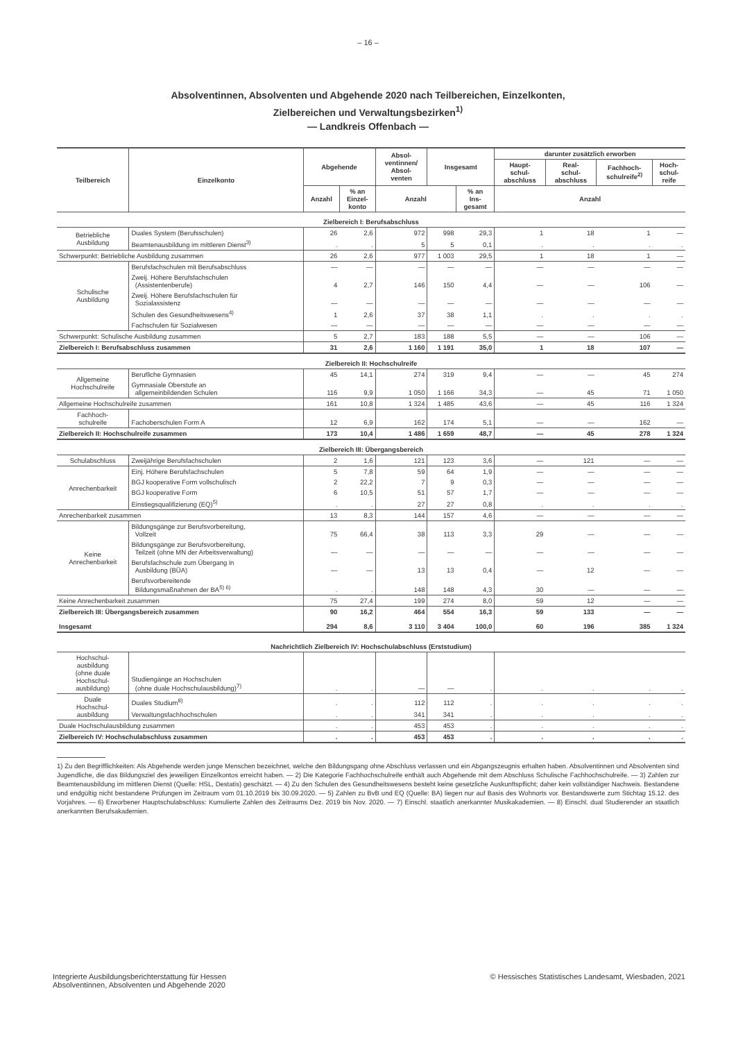– 16 –
Absolventinnen, Absolventen und Abgehende 2020 nach Teilbereichen, Einzelkonten,
Zielbereichen und Verwaltungsbezirken<sup>1)</sup>
— Landkreis Offenbach —
| Teilbereich | Einzelkonto | Abgehende | | Absol- ventinnen/ Absol- venten | Insgesamt | | darunter zusätzlich erworben | | | |
| --- | --- | --- | --- | --- | --- | --- | --- | --- | --- | --- |
| | | | | | | | Haupt- schul- abschluss | Real- schul- abschluss | Fachhoch- schulreife<sup>2)</sup> | Hoch- schul- reife |
| | | Anzahl | % an Einzel- konto | Anzahl | | % an Ins- gesamt | Anzahl | | | |
| Zielbereich I: Berufsabschluss | | | | | | | | | | |
| Betriebliche Ausbildung | Duales System (Berufsschulen) | 26 | 2,6 | 972 | 998 | 29,3 | 1 | 18 | 1 | — |
| | Beamtenausbildung im mittleren Dienst<sup>3)</sup> | . | . | 5 | 5 | 0,1 | . | . | . | . |
| Schwerpunkt: Betriebliche Ausbildung zusammen | | 26 | 2,6 | 977 | 1 003 | 29,5 | 1 | 18 | 1 | — |
| Schulische Ausbildung | Berufsfachschulen mit Berufsabschluss | — | — | — | — | — | — | — | — | — |
| | Zweij. Höhere Berufsfachschulen (Assistentenberufe) | 4 | 2,7 | 146 | 150 | 4,4 | — | — | 106 | — |
| | Zweij. Höhere Berufsfachschulen für Sozialassistenz | — | — | — | — | — | — | — | — | — |
| | Schulen des Gesundheitswesens<sup>4)</sup> | 1 | 2,6 | 37 | 38 | 1,1 | . | . | . | . |
| | Fachschulen für Sozialwesen | — | — | — | — | — | — | — | — | — |
| Schwerpunkt: Schulische Ausbildung zusammen | | 5 | 2,7 | 183 | 188 | 5,5 | — | — | 106 | — |
| Zielbereich I: Berufsabschluss zusammen | | 31 | 2,6 | 1 160 | 1 191 | 35,0 | 1 | 18 | 107 | — |
| Zielbereich II: Hochschulreife | | | | | | | | | | |
| Allgemeine Hochschulreife | Berufliche Gymnasien | 45 | 14,1 | 274 | 319 | 9,4 | — | — | 45 | 274 |
| | Gymnasiale Oberstufe an allgemeinbildenden Schulen | 116 | 9,9 | 1 050 | 1 166 | 34,3 | — | 45 | 71 | 1 050 |
| Allgemeine Hochschulreife zusammen | | 161 | 10,8 | 1 324 | 1 485 | 43,6 | — | 45 | 116 | 1 324 |
| Fachhoch- schulreife | Fachoberschulen Form A | 12 | 6,9 | 162 | 174 | 5,1 | — | — | 162 | — |
| Zielbereich II: Hochschulreife zusammen | | 173 | 10,4 | 1 486 | 1 659 | 48,7 | — | 45 | 278 | 1 324 |
| Zielbereich III: Übergangsbereich | | | | | | | | | | |
| Schulabschluss | Zweijährige Berufsfachschulen | 2 | 1,6 | 121 | 123 | 3,6 | — | 121 | — | — |
| Anrechenbarkeit | Einj. Höhere Berufsfachschulen | 5 | 7,8 | 59 | 64 | 1,9 | — | — | — | — |
| | BGJ kooperative Form vollschulisch | 2 | 22,2 | 7 | 9 | 0,3 | — | — | — | — |
| | BGJ kooperative Form | 6 | 10,5 | 51 | 57 | 1,7 | — | — | — | — |
| | Einstiegsqualifizierung (EQ)<sup>5)</sup> | . | . | 27 | 27 | 0,8 | . | . | . | . |
| Anrechenbarkeit zusammen | | 13 | 8,3 | 144 | 157 | 4,6 | — | — | — | — |
| Keine Anrechenbarkeit | Bildungsgänge zur Berufsvorbereitung, Vollzeit | 75 | 66,4 | 38 | 113 | 3,3 | 29 | — | — | — |
| | Bildungsgänge zur Berufsvorbereitung, Teilzeit (ohne MN der Arbeitsverwaltung) | — | — | — | — | — | — | — | — | — |
| | Berufsfachschule zum Übergang in Ausbildung (BÜA) | — | — | 13 | 13 | 0,4 | — | 12 | — | — |
| | Berufsvorbereitende Bildungsmaßnahmen der BA<sup>5) 6)</sup> | . | . | 148 | 148 | 4,3 | 30 | — | — | — |
| Keine Anrechenbarkeit zusammen | | 75 | 27,4 | 199 | 274 | 8,0 | 59 | 12 | — | — |
| Zielbereich III: Übergangsbereich zusammen | | 90 | 16,2 | 464 | 554 | 16,3 | 59 | 133 | — | — |
| Insgesamt | | 294 | 8,6 | 3 110 | 3 404 | 100,0 | 60 | 196 | 385 | 1 324 |
| Nachrichtlich Zielbereich IV: Hochschulabschluss (Erststudium) | | | | | | | | | | |
| Hochschul- ausbildung (ohne duale Hochschul- ausbildung) | Studiengänge an Hochschulen (ohne duale Hochschulausbildung)<sup>7)</sup> | . | . | — | — | . | . | . | . | . |
| Duale Hochschul- ausbildung | Duales Studium<sup>8)</sup> | . | . | 112 | 112 | . | . | . | . | . |
| | Verwaltungsfachhochschulen | . | . | 341 | 341 | . | . | . | . | . |
| Duale Hochschulausbildung zusammen | | . | . | 453 | 453 | . | . | . | . | . |
| Zielbereich IV: Hochschulabschluss zusammen | | . | . | 453 | 453 | . | . | . | . | . |
1) Zu den Begrifflichkeiten: Als Abgehende werden junge Menschen bezeichnet, welche den Bildungsgang ohne Abschluss verlassen und ein Abgangszeugnis erhalten haben. Absolventinnen und Absolventen sind Jugendliche, die das Bildungsziel des jeweiligen Einzelkontos erreicht haben. — 2) Die Kategorie Fachhochschulreife enthält auch Abgehende mit dem Abschluss Schulische Fachhochschulreife. — 3) Zahlen zur Beamtenausbildung im mittleren Dienst (Quelle: HSL, Destatis) geschätzt. — 4) Zu den Schulen des Gesundheitswesens besteht keine gesetzliche Auskunftspflicht; daher kein vollständiger Nachweis. Bestandene und endgültig nicht bestandene Prüfungen im Zeitraum vom 01.10.2019 bis 30.09.2020. — 5) Zahlen zu BvB und EQ (Quelle: BA) liegen nur auf Basis des Wohnorts vor. Bestandswerte zum Stichtag 15.12. des Vorjahres. — 6) Erworbener Hauptschulabschluss: Kumulierte Zahlen des Zeitraums Dez. 2019 bis Nov. 2020. — 7) Einschl. staatlich anerkannter Musikakademien. — 8) Einschl. dual Studierender an staatlich anerkannten Berufsakademien.
Integrierte Ausbildungsberichterstattung für Hessen
Absolventinnen, Absolventen und Abgehende 2020
© Hessisches Statistisches Landesamt, Wiesbaden, 2021